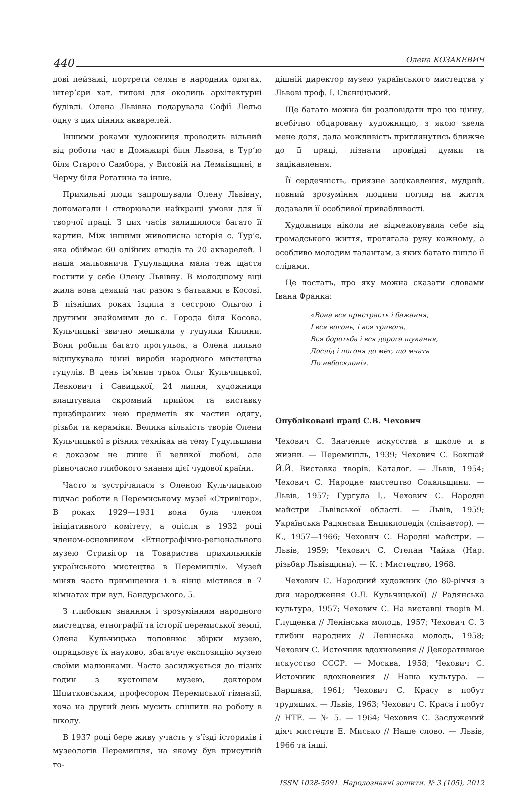440 Олена КОЗАКЕВИЧ
дові пейзажі, портрети селян в народних одягах, інтер’єри хат, типові для околиць архітектурні будівлі. Олена Львівна подарувала Софії Лельо одну з цих цінних акварелей.
Іншими роками художниця проводить вільний від роботи час в Домажирі біля Львова, в Тур’ю біля Старого Самбора, у Висовій на Лемківщині, в Черчу біля Рогатина та інше.
Прихильні люди запрошували Олену Львівну, допомагали і створювали найкращі умови для її творчої праці. З цих часів залишилося багато її картин. Між іншими живописна історія с. Тур’є, яка обіймає 60 олійних етюдів та 20 акварелей. І наша мальовнича Гуцульщина мала теж щастя гостити у себе Олену Львівну. В молодшому віці жила вона деякий час разом з батьками в Косові. В пізніших роках їздила з сестрою Ольгою і другими знайомими до с. Города біля Косова. Кульчицькі звично мешкали у гуцулки Килини. Вони робили багато прогульок, а Олена пильно відшукувала цінні вироби народного мистецтва гуцулів. В день ім’янин трьох Ольг Кульчицької, Левкович і Савицької, 24 липня, художниця влаштувала скромний прийом та виставку призбираних нею предметів як частин одягу, різьби та кераміки. Велика кількість творів Олени Кульчицької в різних техніках на тему Гуцульщини є доказом не лише її великої любові, але рівночасно глибокого знання цієї чудової країни.
Часто я зустрічалася з Оленою Кульчицькою підчас роботи в Перемиському музеї «Стривігор». В роках 1929—1931 вона була членом ініціативного комітету, а опісля в 1932 році членом-основником «Етнографічно-регіонального музею Стривігор та Товариства прихильників українського мистецтва в Перемишлі». Музей міняв часто приміщення і в кінці містився в 7 кімнатах при вул. Бандурського, 5.
З глибоким знанням і зрозумінням народного мистецтва, етнографії та історії перемиської землі, Олена Кульчицька поповнює збірки музею, опрацьовує їх науково, збагачує експозицію музею своїми малюнками. Часто засиджується до пізніх годин з кустошем музею, доктором Шпитковським, професором Перемиської гімназії, хоча на другий день мусить спішити на роботу в школу.
В 1937 році бере живу участь у з’їзді істориків і музеологів Перемишля, на якому був присутній то-
дішній директор музею українського мистецтва у Львові проф. І. Свєнціцький.
Ще багато можна би розповідати про цю цінну, всебічно обдаровану художницю, з якою звела мене доля, дала можливість приглянутись ближче до її праці, пізнати провідні думки та зацікавлення.
Її сердечність, приязне зацікавлення, мудрий, повний зрозуміння людини погляд на життя додавали її особливої привабливості.
Художниця ніколи не відмежовувала себе від громадського життя, протягала руку кожному, а особливо молодим талантам, з яких багато пішло її слідами.
Це постать, про яку можна сказати словами Івана Франка:
«Вона вся пристрасть і бажання,
І вся вогонь, і вся тривога,
Вся боротьба і вся дорога шукання,
Дослід і погоня до мет, що мчать
По небосклоні».
Опубліковані праці С.В. Чехович
Чехович С. Значение искусства в школе и в жизни. — Перемишль, 1939; Чехович С. Бокшай Й.Й. Виставка творів. Каталог. — Львів, 1954; Чехович С. Народне мистецтво Сокальщини. — Львів, 1957; Гургула І., Чехович С. Народні майстри Львівської області. — Львів, 1959; Українська Радянська Енциклопедія (співавтор). — К., 1957—1966; Чехович С. Народні майстри. — Львів, 1959; Чехович С. Степан Чайка (Нар. різьбар Львівщини). — К. : Мистецтво, 1968.
Чехович С. Народний художник (до 80-річчя з дня народження О.Л. Кульчицької) // Радянська культура, 1957; Чехович С. На виставці творів М. Глущенка // Ленінська молодь, 1957; Чехович С. З глибин народних // Ленінська молодь, 1958; Чехович С. Источник вдохновения // Декоративное искусство СССР. — Москва, 1958; Чехович С. Источник вдохновения // Наша культура. — Варшава, 1961; Чехович С. Красу в побут трудящих. — Львів, 1963; Чехович С. Краса і побут // НТЕ. — № 5. — 1964; Чехович С. Заслужений діяч мистецтв Е. Мисько // Наше слово. — Львів, 1966 та інші.
ISSN 1028-5091. Народознавчі зошити. № 3 (105), 2012